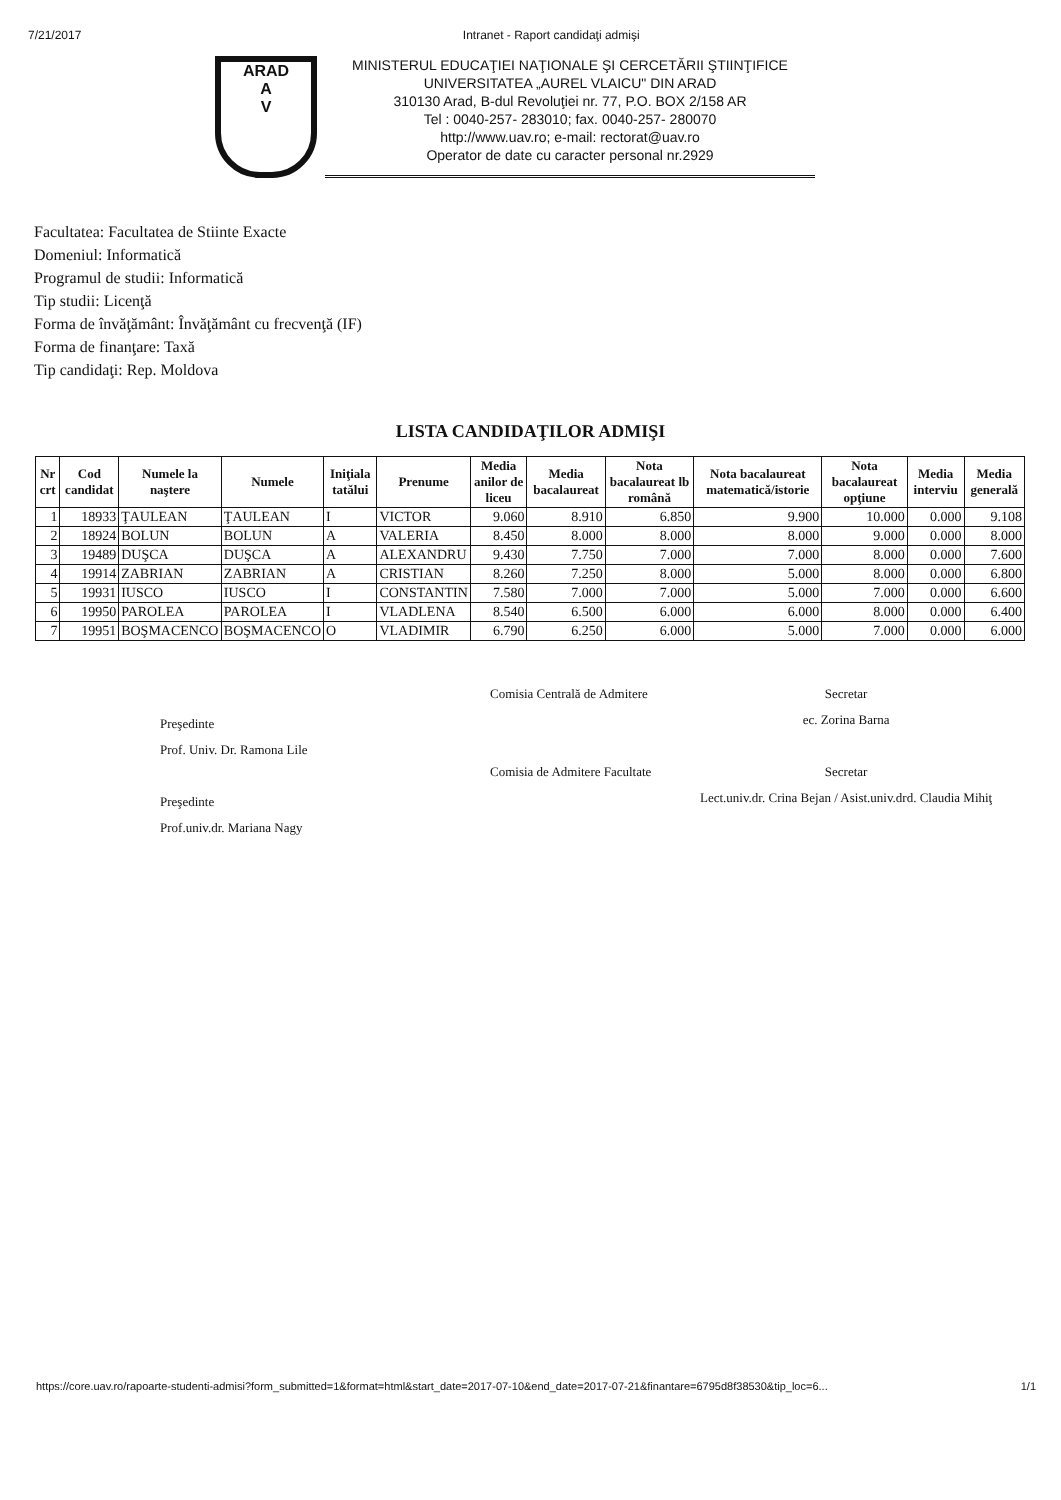7/21/2017 Intranet - Raport candidaţi admişi
ARAD
A
V
MINISTERUL EDUCAŢIEI NAŢIONALE ŞI CERCETĂRII ŞTIINŢIFICE
UNIVERSITATEA „AUREL VLAICU" DIN ARAD
310130 Arad, B-dul Revoluţiei nr. 77, P.O. BOX 2/158 AR
Tel : 0040-257- 283010; fax. 0040-257- 280070
http://www.uav.ro; e-mail: rectorat@uav.ro
Operator de date cu caracter personal nr.2929
Facultatea: Facultatea de Stiinte Exacte
Domeniul: Informatică
Programul de studii: Informatică
Tip studii: Licenţă
Forma de învăţământ: Învăţământ cu frecvenţă (IF)
Forma de finanţare: Taxă
Tip candidaţi: Rep. Moldova
LISTA CANDIDAŢILOR ADMIŞI
| Nr crt | Cod candidat | Numele la naştere | Numele | Iniţiala tatălui | Prenume | Media anilor de liceu | Media bacalaureat | Nota bacalaureat lb română | Nota bacalaureat matematică/istorie | Nota bacalaureat opţiune | Media interviu | Media generală |
| --- | --- | --- | --- | --- | --- | --- | --- | --- | --- | --- | --- | --- |
| 1 | 18933 | ŢAULEAN | ŢAULEAN | I | VICTOR | 9.060 | 8.910 | 6.850 | 9.900 | 10.000 | 0.000 | 9.108 |
| 2 | 18924 | BOLUN | BOLUN | A | VALERIA | 8.450 | 8.000 | 8.000 | 8.000 | 9.000 | 0.000 | 8.000 |
| 3 | 19489 | DUŞCA | DUŞCA | A | ALEXANDRU | 9.430 | 7.750 | 7.000 | 7.000 | 8.000 | 0.000 | 7.600 |
| 4 | 19914 | ZABRIAN | ZABRIAN | A | CRISTIAN | 8.260 | 7.250 | 8.000 | 5.000 | 8.000 | 0.000 | 6.800 |
| 5 | 19931 | IUSCO | IUSCO | I | CONSTANTIN | 7.580 | 7.000 | 7.000 | 5.000 | 7.000 | 0.000 | 6.600 |
| 6 | 19950 | PAROLEA | PAROLEA | I | VLADLENA | 8.540 | 6.500 | 6.000 | 6.000 | 8.000 | 0.000 | 6.400 |
| 7 | 19951 | BOŞMACENCO | BOŞMACENCO | O | VLADIMIR | 6.790 | 6.250 | 6.000 | 5.000 | 7.000 | 0.000 | 6.000 |
Preşedinte
Prof. Univ. Dr. Ramona Lile
Preşedinte
Prof.univ.dr. Mariana Nagy
Comisia Centrală de Admitere
Comisia de Admitere Facultate
Secretar
ec. Zorina Barna
Secretar
Lect.univ.dr. Crina Bejan / Asist.univ.drd. Claudia Mihiţ
https://core.uav.ro/rapoarte-studenti-admisi?form_submitted=1&format=html&start_date=2017-07-10&end_date=2017-07-21&finantare=6795d8f38530&tip_loc=6... 1/1